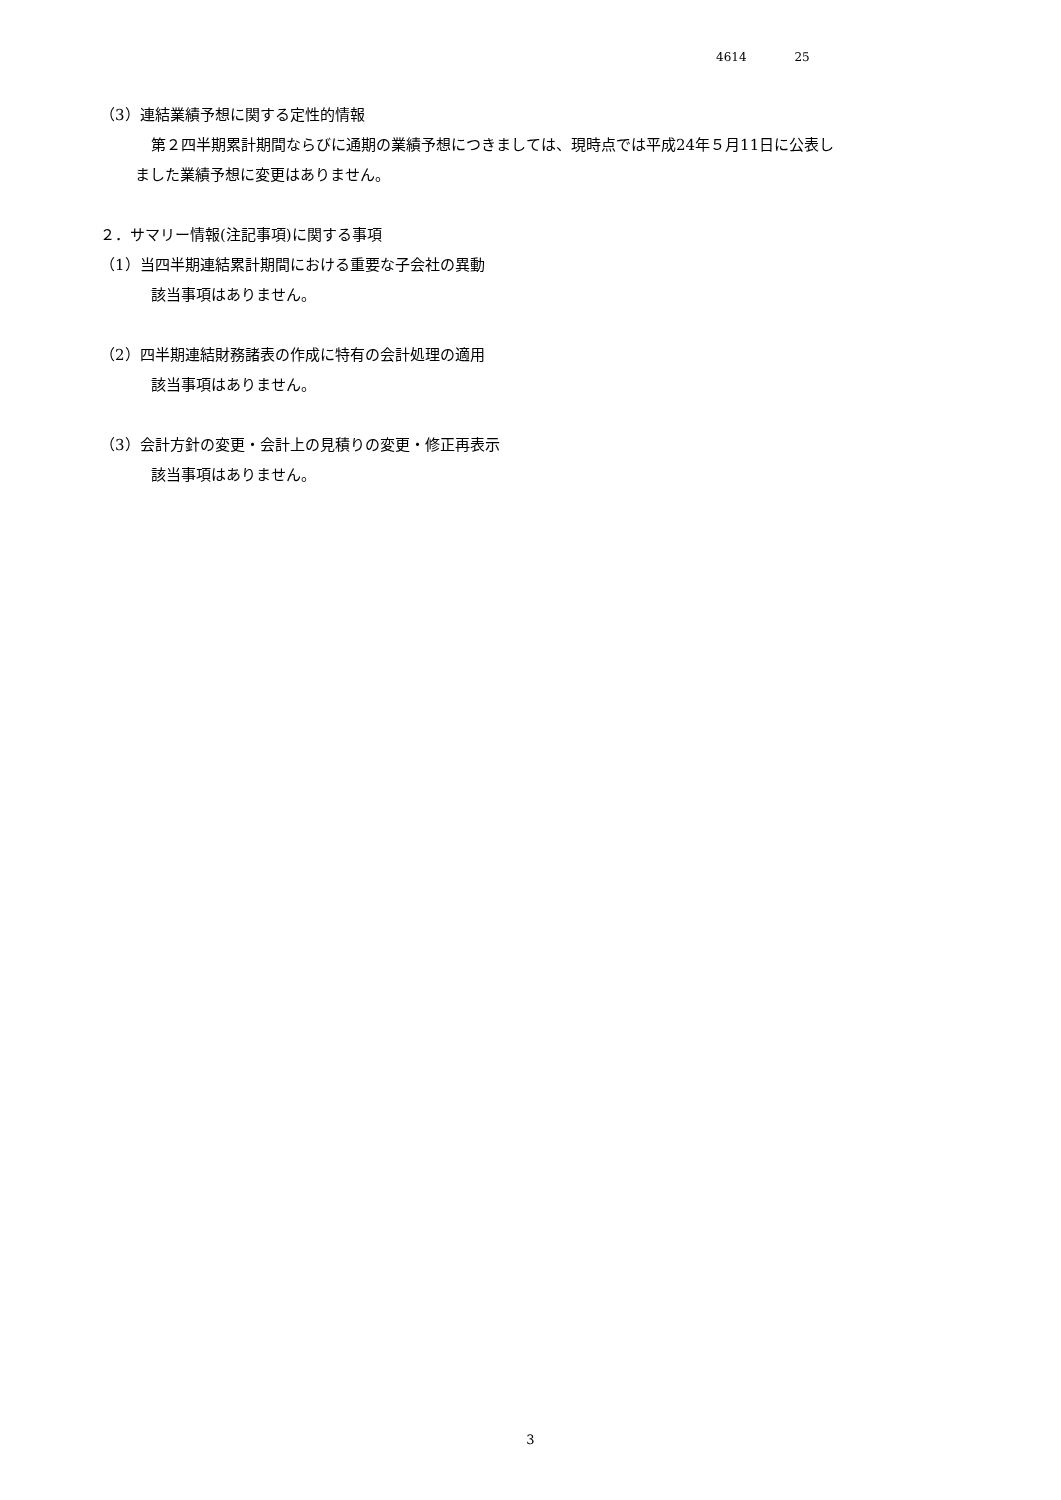4614 25
（3）連結業績予想に関する定性的情報
第２四半期累計期間ならびに通期の業績予想につきましては、現時点では平成24年５月11日に公表し
ました業績予想に変更はありません。
２．サマリー情報(注記事項)に関する事項
（1）当四半期連結累計期間における重要な子会社の異動
該当事項はありません。
（2）四半期連結財務諸表の作成に特有の会計処理の適用
該当事項はありません。
（3）会計方針の変更・会計上の見積りの変更・修正再表示
該当事項はありません。
3